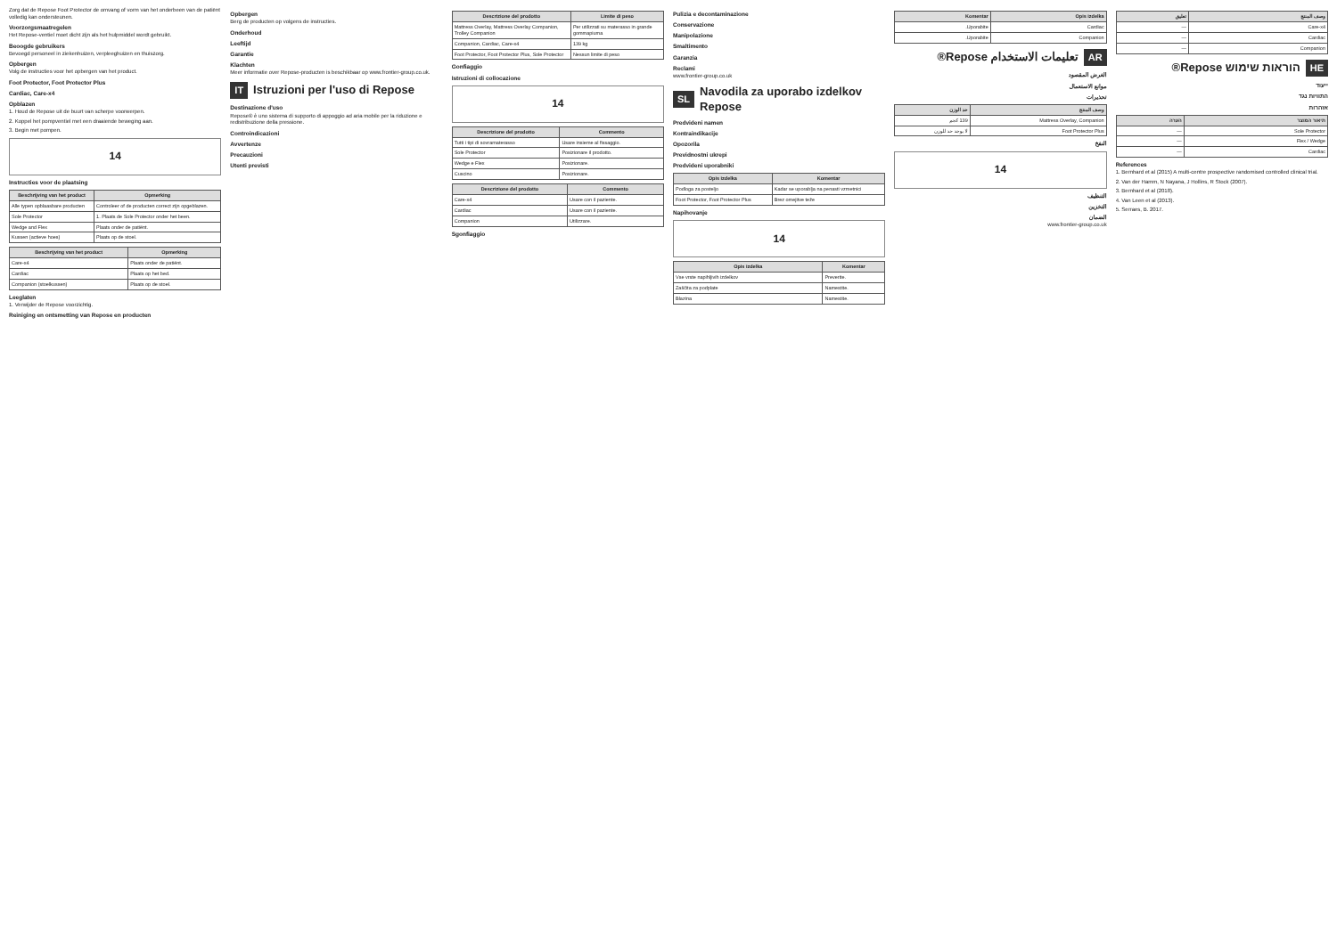Zorg dat de Repose Foot Protector de omvang of vorm van het onderbeen van de patiënt volledig kan ondersteunen.
Voorzorgsmaatregelen
Het Repose-ventiel moet dicht zijn als het hulpmiddel wordt gebruikt.
Beoogde gebruikers
Bevoegd personeel in ziekenhuizen, verpleeghuizen en thuiszorg.
Opbergen
Volg de instructies voor het opbergen van het product.
Foot Protector, Foot Protector Plus
Cardiac, Care-x4
Opblazen
1. Houd de Repose uit de buurt van scherpe voorwerpen.
2. Koppel het pompventiel met een draaiende beweging aan.
3. Begin met pompen.
14
Instructies voor de plaatsing
| Beschrijving van het product | Opmerking |
| --- | --- |
| Alle typen opblaasbare producten | Controleer of de producten correct zijn opgeblazen. |
| Sole Protector | 1. Plaats de Sole Protector onder het been. |
| Wedge and Flex | Plaats onder de patiënt. |
| Kussen (actieve hoes) | Plaats op de stoel. |
| Beschrijving van het product | Opmerking |
| --- | --- |
| Care-x4 | Plaats onder de patiënt. |
| Cardiac | Plaats op het bed. |
| Companion (stoelkussen) | Plaats op de stoel. |
Leeglaten
1. Verwijder de Repose voorzichtig.
Reiniging en ontsmetting van Repose en producten
Opbergen
Berg de producten op volgens de instructies.
Onderhoud
Leeftijd
Garantie
Klachten
Meer informatie over Repose-producten is beschikbaar op www.frontier-group.co.uk.
IT Istruzioni per l'uso di Repose
Destinazione d'uso
Repose® è uno sistema di supporto di appoggio ad aria mobile per la riduzione e redistribuzione della pressione.
Controindicazioni
Avvertenze
Precauzioni
Utenti previsti
| Descrizione del prodotto | Limite di peso |
| --- | --- |
| Mattress Overlay, Mattress Overlay Companion, Trolley Companion | Per utilizzati su materasso in grande gommapiuma |
| Companion, Cardiac, Care-x4 | 139 kg |
| Foot Protector, Foot Protector Plus, Sole Protector | Nessun limite di peso |
Gonfiaggio
Istruzioni di collocazione
14
| Descrizione del prodotto | Commento |
| --- | --- |
| Tutti i tipi di sovramaterasso | Usare insieme al fissaggio. |
| Sole Protector | Posizionare il prodotto. |
| Wedge e Flex | Posizionare. |
| Cuscino | Posizionare. |
| Descrizione del prodotto | Commento |
| --- | --- |
| Care-x4 | Usare con il paziente. |
| Cardiac | Usare con il paziente. |
| Companion | Utilizzare. |
Sgonfiaggio
Pulizia e decontaminazione
Conservazione
Manipolazione
Smaltimento
Garanzia
Reclami
www.frontier-group.co.uk
SL Navodila za uporabo izdelkov Repose
Predvideni namen
Kontraindikacije
Opozorila
Previdnostni ukrepi
Predvideni uporabniki
| Opis izdelka | Komentar |
| --- | --- |
| Podloga za posteljo | Kadar se uporablja na penasti vzmetnici |
| Foot Protector, Foot Protector Plus | Brez omejitve teže |
Napihovanje
14
| Opis izdelka | Komentar |
| --- | --- |
| Vse vrste napihljivih izdelkov | Preverite. |
| Zaščita za podplate | Namestite. |
| Blazina | Namestite. |
| Opis izdelka | Komentar |
| --- | --- |
| Cardiac | Uporabite. |
| Companion | Uporabite. |
AR تعليمات الاستخدام Repose®
الغرض المقصود
موانع الاستعمال
تحذيرات
| وصف المنتج | حد الوزن |
| --- | --- |
| Mattress Overlay, Companion | 139 كجم |
| Foot Protector Plus | لا يوجد حد للوزن |
النفخ
14
التنظيف
التخزين
الضمان
www.frontier-group.co.uk
| وصف المنتج | تعليق |
| --- | --- |
| Care-x4 | — |
| Cardiac | — |
| Companion | — |
HE הוראות שימוש Repose®
ייעוד
התוויות נגד
אזהרות
| תיאור המוצר | הערה |
| --- | --- |
| Sole Protector | — |
| Flex / Wedge | — |
| Cardiac | — |
References
1. Bernhard et al (2015) A multi-centre prospective randomised controlled clinical trial.
2. Van der Hamm, N Nayana, J Hollins, R Stock (2007).
3. Bernhard et al (2018).
4. Van Leen et al (2013).
5. Serraes, B. 2017.